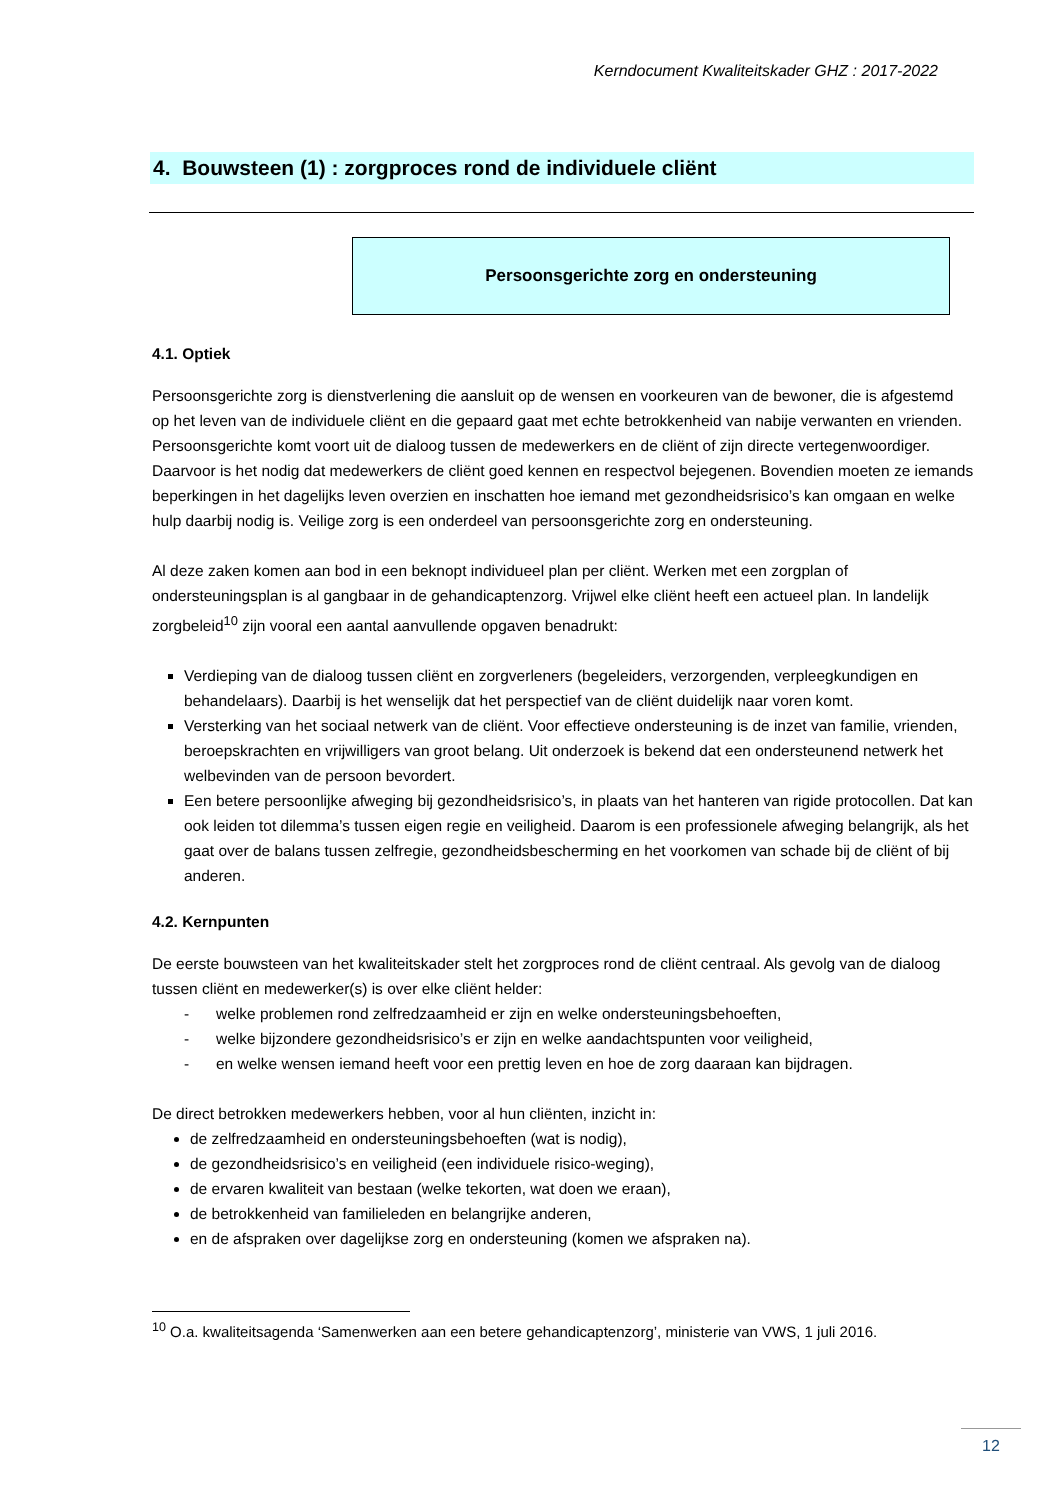Kerndocument Kwaliteitskader GHZ : 2017-2022
4. Bouwsteen (1) : zorgproces rond de individuele cliënt
Persoonsgerichte zorg en ondersteuning
4.1. Optiek
Persoonsgerichte zorg is dienstverlening die aansluit op de wensen en voorkeuren van de bewoner, die is afgestemd op het leven van de individuele cliënt en die gepaard gaat met echte betrokkenheid van nabije verwanten en vrienden. Persoonsgerichte komt voort uit de dialoog tussen de medewerkers en de cliënt of zijn directe vertegenwoordiger. Daarvoor is het nodig dat medewerkers de cliënt goed kennen en respectvol bejegenen. Bovendien moeten ze iemands beperkingen in het dagelijks leven overzien en inschatten hoe iemand met gezondheidsrisico’s kan omgaan en welke hulp daarbij nodig is. Veilige zorg is een onderdeel van persoonsgerichte zorg en ondersteuning.
Al deze zaken komen aan bod in een beknopt individueel plan per cliënt. Werken met een zorgplan of ondersteuningsplan is al gangbaar in de gehandicaptenzorg. Vrijwel elke cliënt heeft een actueel plan. In landelijk zorgbeleid<sup>10</sup> zijn vooral een aantal aanvullende opgaven benadrukt:
Verdieping van de dialoog tussen cliënt en zorgverleners (begeleiders, verzorgenden, verpleegkundigen en behandelaars). Daarbij is het wenselijk dat het perspectief van de cliënt duidelijk naar voren komt.
Versterking van het sociaal netwerk van de cliënt. Voor effectieve ondersteuning is de inzet van familie, vrienden, beroepskrachten en vrijwilligers van groot belang. Uit onderzoek is bekend dat een ondersteunend netwerk het welbevinden van de persoon bevordert.
Een betere persoonlijke afweging bij gezondheidsrisico’s, in plaats van het hanteren van rigide protocollen. Dat kan ook leiden tot dilemma’s tussen eigen regie en veiligheid. Daarom is een professionele afweging belangrijk, als het gaat over de balans tussen zelfregie, gezondheidsbescherming en het voorkomen van schade bij de cliënt of bij anderen.
4.2. Kernpunten
De eerste bouwsteen van het kwaliteitskader stelt het zorgproces rond de cliënt centraal. Als gevolg van de dialoog tussen cliënt en medewerker(s) is over elke cliënt helder:
- welke problemen rond zelfredzaamheid er zijn en welke ondersteuningsbehoeften,
- welke bijzondere gezondheidsrisico’s er zijn en welke aandachtspunten voor veiligheid,
- en welke wensen iemand heeft voor een prettig leven en hoe de zorg daaraan kan bijdragen.
De direct betrokken medewerkers hebben, voor al hun cliënten, inzicht in:
de zelfredzaamheid en ondersteuningsbehoeften (wat is nodig),
de gezondheidsrisico’s en veiligheid (een individuele risico-weging),
de ervaren kwaliteit van bestaan (welke tekorten, wat doen we eraan),
de betrokkenheid van familieleden en belangrijke anderen,
en de afspraken over dagelijkse zorg en ondersteuning (komen we afspraken na).
<sup>10</sup> O.a. kwaliteitsagenda ‘Samenwerken aan een betere gehandicaptenzorg’, ministerie van VWS, 1 juli 2016.
12